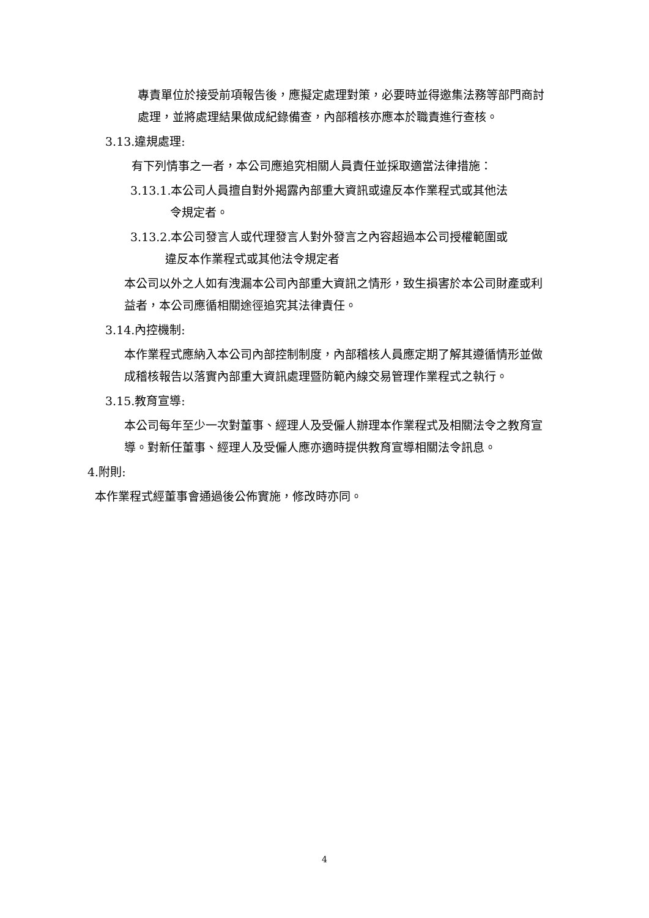專責單位於接受前項報告後，應擬定處理對策，必要時並得邀集法務等部門商討處理，並將處理結果做成紀錄備查，內部稽核亦應本於職責進行查核。
3.13.違規處理:
有下列情事之一者，本公司應追究相關人員責任並採取適當法律措施：
3.13.1.本公司人員擅自對外揭露內部重大資訊或違反本作業程式或其他法
令規定者。
3.13.2.本公司發言人或代理發言人對外發言之內容超過本公司授權範圍或
違反本作業程式或其他法令規定者
本公司以外之人如有洩漏本公司內部重大資訊之情形，致生損害於本公司財產或利益者，本公司應循相關途徑追究其法律責任。
3.14.內控機制:
本作業程式應納入本公司內部控制制度，內部稽核人員應定期了解其遵循情形並做成稽核報告以落實內部重大資訊處理暨防範內線交易管理作業程式之執行。
3.15.教育宣導:
本公司每年至少一次對董事、經理人及受僱人辦理本作業程式及相關法令之教育宣導。對新任董事、經理人及受僱人應亦適時提供教育宣導相關法令訊息。
4.附則:
本作業程式經董事會通過後公佈實施，修改時亦同。
4